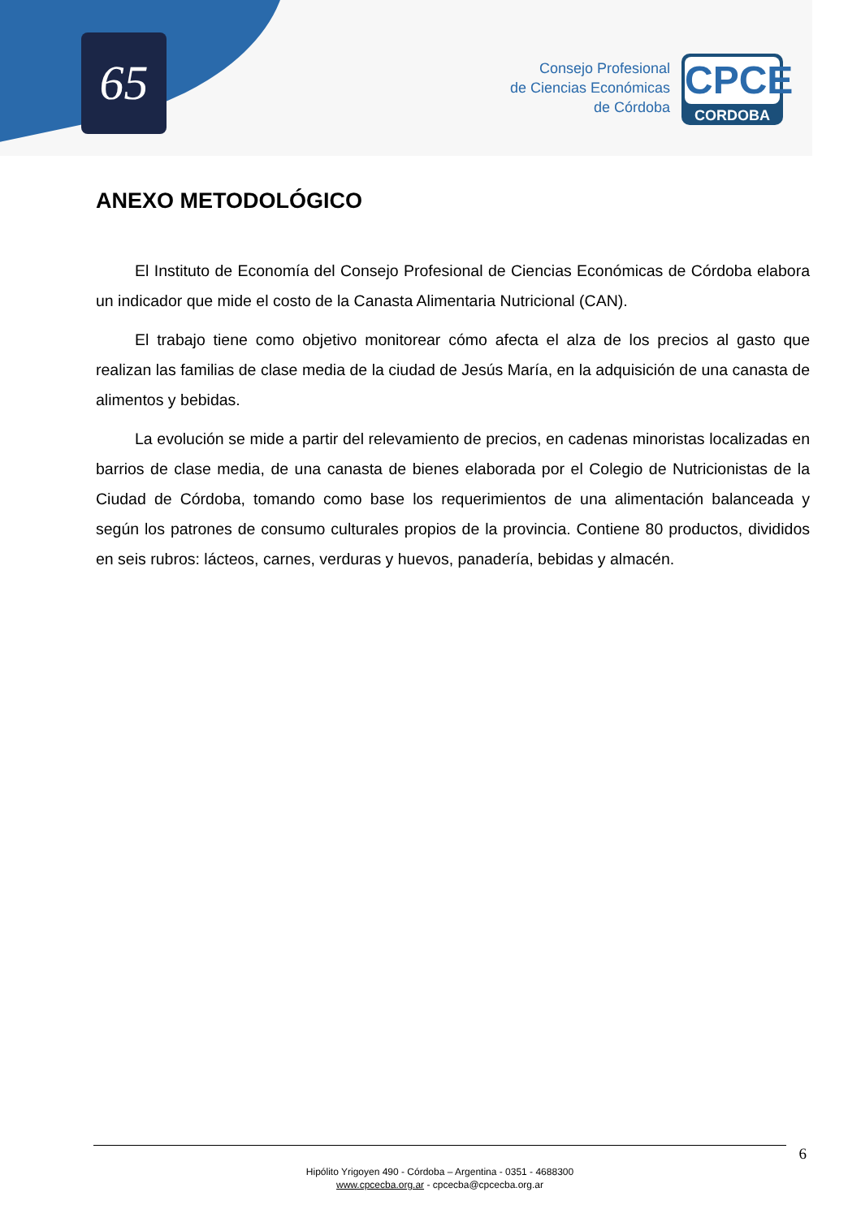65
Consejo Profesional
de Ciencias Económicas
de Córdoba
CPCE
CORDOBA
ANEXO METODOLÓGICO
El Instituto de Economía del Consejo Profesional de Ciencias Económicas de Córdoba elabora un indicador que mide el costo de la Canasta Alimentaria Nutricional (CAN).
El trabajo tiene como objetivo monitorear cómo afecta el alza de los precios al gasto que realizan las familias de clase media de la ciudad de Jesús María, en la adquisición de una canasta de alimentos y bebidas.
La evolución se mide a partir del relevamiento de precios, en cadenas minoristas localizadas en barrios de clase media, de una canasta de bienes elaborada por el Colegio de Nutricionistas de la Ciudad de Córdoba, tomando como base los requerimientos de una alimentación balanceada y según los patrones de consumo culturales propios de la provincia. Contiene 80 productos, divididos en seis rubros: lácteos, carnes, verduras y huevos, panadería, bebidas y almacén.
6
Hipólito Yrigoyen 490 - Córdoba – Argentina - 0351 - 4688300
www.cpcecba.org.ar - cpcecba@cpcecba.org.ar